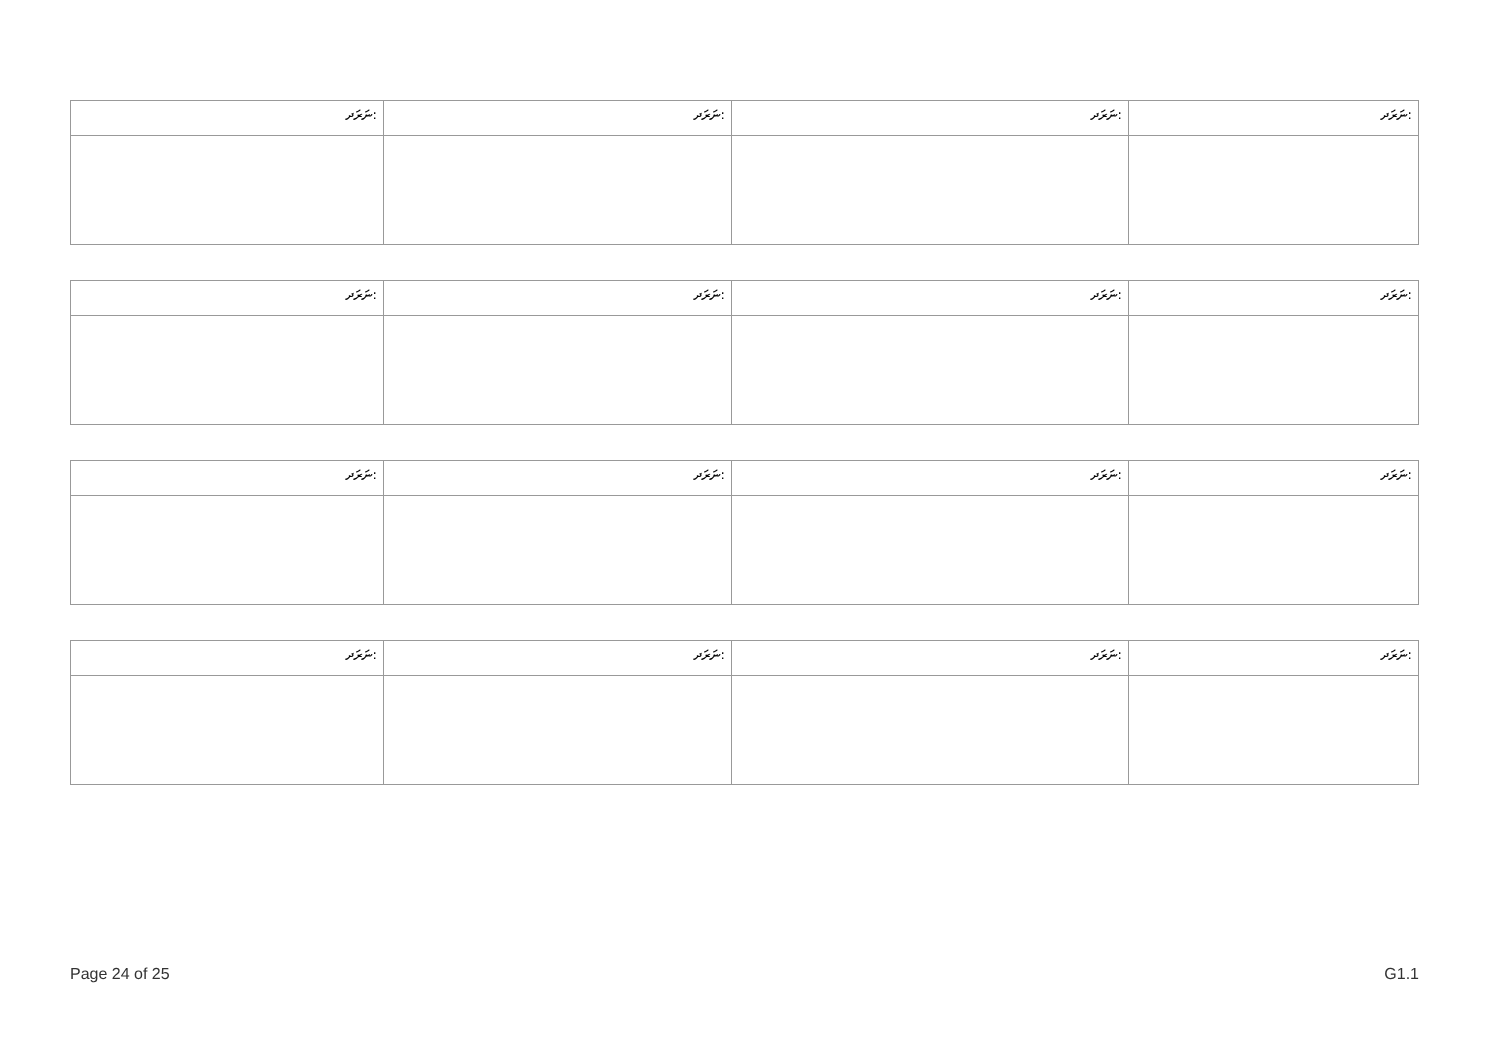| ނަރަދ: | ނަރަދ: | ނަރަދ: | ނަރަދ: |
| --- | --- | --- | --- |
| ނަރަދ: | ނަރަދ: | ނަރަދ: | ނަރަދ: |
| --- | --- | --- | --- |
| ނަރަދ: | ނަރަދ: | ނަރަދ: | ނަރަދ: |
| --- | --- | --- | --- |
| ނަރަދ: | ނަރަދ: | ނަރަދ: | ނަރަދ: |
| --- | --- | --- | --- |
Page 24 of 25 G1.1